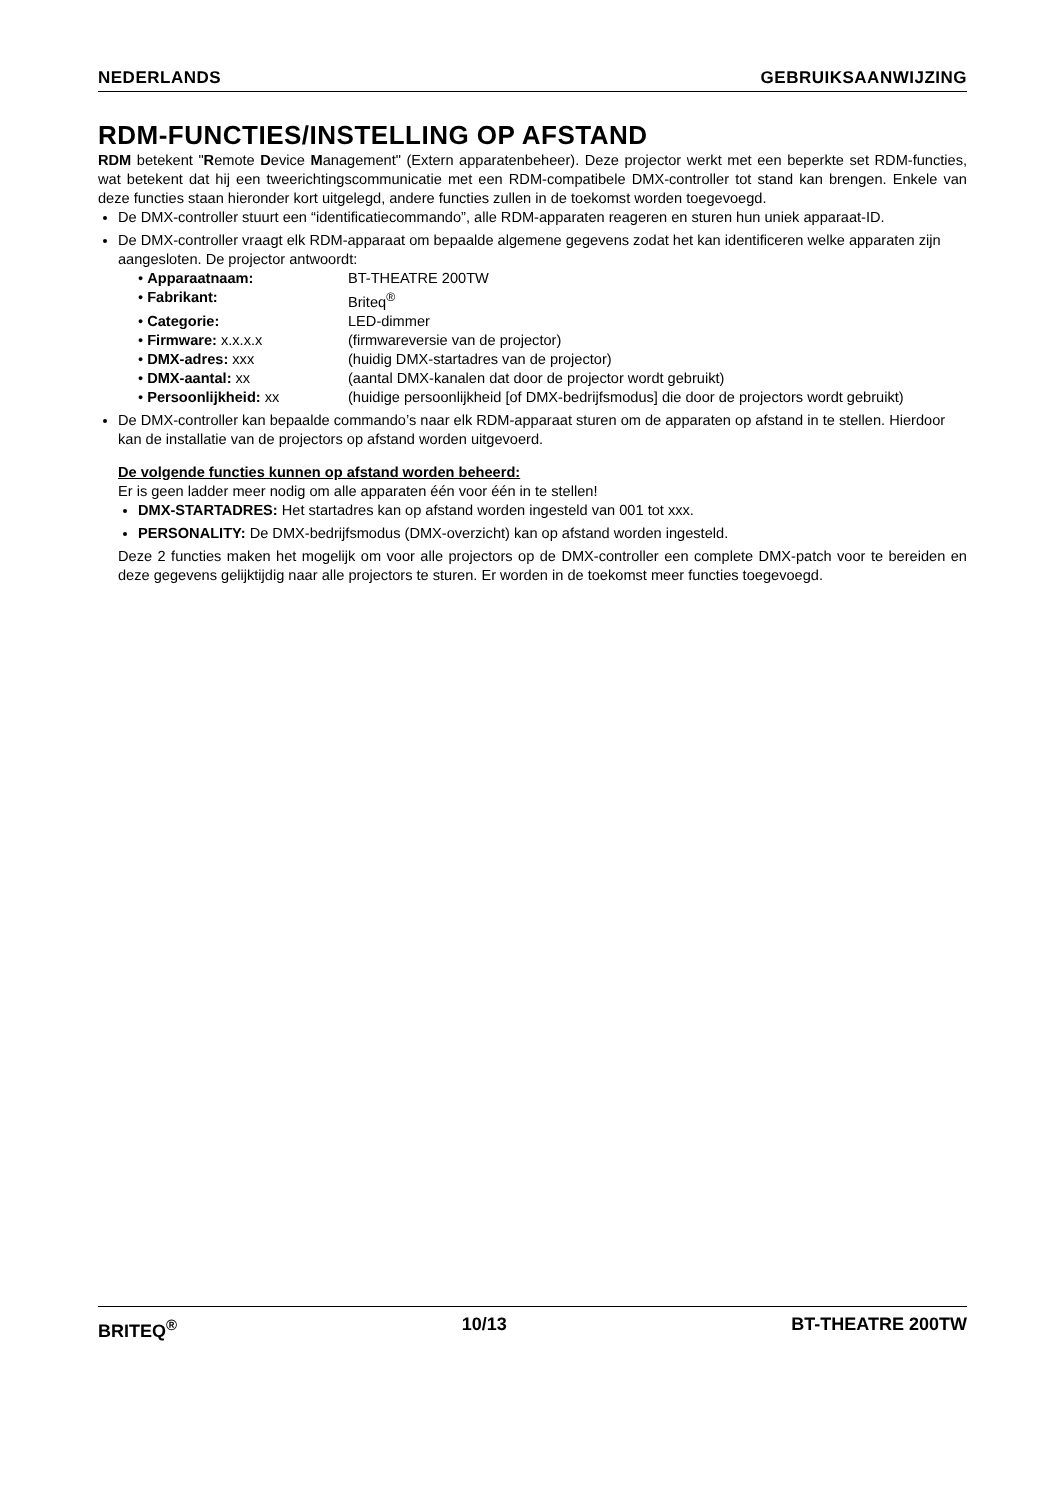NEDERLANDS GEBRUIKSAANWIJZING
RDM-FUNCTIES/INSTELLING OP AFSTAND
RDM betekent "Remote Device Management" (Extern apparatenbeheer). Deze projector werkt met een beperkte set RDM-functies, wat betekent dat hij een tweerichtingscommunicatie met een RDM-compatibele DMX-controller tot stand kan brengen. Enkele van deze functies staan hieronder kort uitgelegd, andere functies zullen in de toekomst worden toegevoegd.
De DMX-controller stuurt een “identificatiecommando”, alle RDM-apparaten reageren en sturen hun uniek apparaat-ID.
De DMX-controller vraagt elk RDM-apparaat om bepaalde algemene gegevens zodat het kan identificeren welke apparaten zijn aangesloten. De projector antwoordt:
• Apparaatnaam: BT-THEATRE 200TW
• Fabrikant: Briteq<sup>®</sup>
• Categorie: LED-dimmer
• Firmware: x.x.x.x (firmwareversie van de projector)
• DMX-adres: xxx (huidig DMX-startadres van de projector)
• DMX-aantal: xx (aantal DMX-kanalen dat door de projector wordt gebruikt)
• Persoonlijkheid: xx (huidige persoonlijkheid [of DMX-bedrijfsmodus] die door de projectors wordt gebruikt)
De DMX-controller kan bepaalde commando’s naar elk RDM-apparaat sturen om de apparaten op afstand in te stellen. Hierdoor kan de installatie van de projectors op afstand worden uitgevoerd.
De volgende functies kunnen op afstand worden beheerd:
Er is geen ladder meer nodig om alle apparaten één voor één in te stellen!
DMX-STARTADRES: Het startadres kan op afstand worden ingesteld van 001 tot xxx.
PERSONALITY: De DMX-bedrijfsmodus (DMX-overzicht) kan op afstand worden ingesteld.
Deze 2 functies maken het mogelijk om voor alle projectors op de DMX-controller een complete DMX-patch voor te bereiden en deze gegevens gelijktijdig naar alle projectors te sturen. Er worden in de toekomst meer functies toegevoegd.
BRITEQ<sup>®</sup> 10/13 BT-THEATRE 200TW